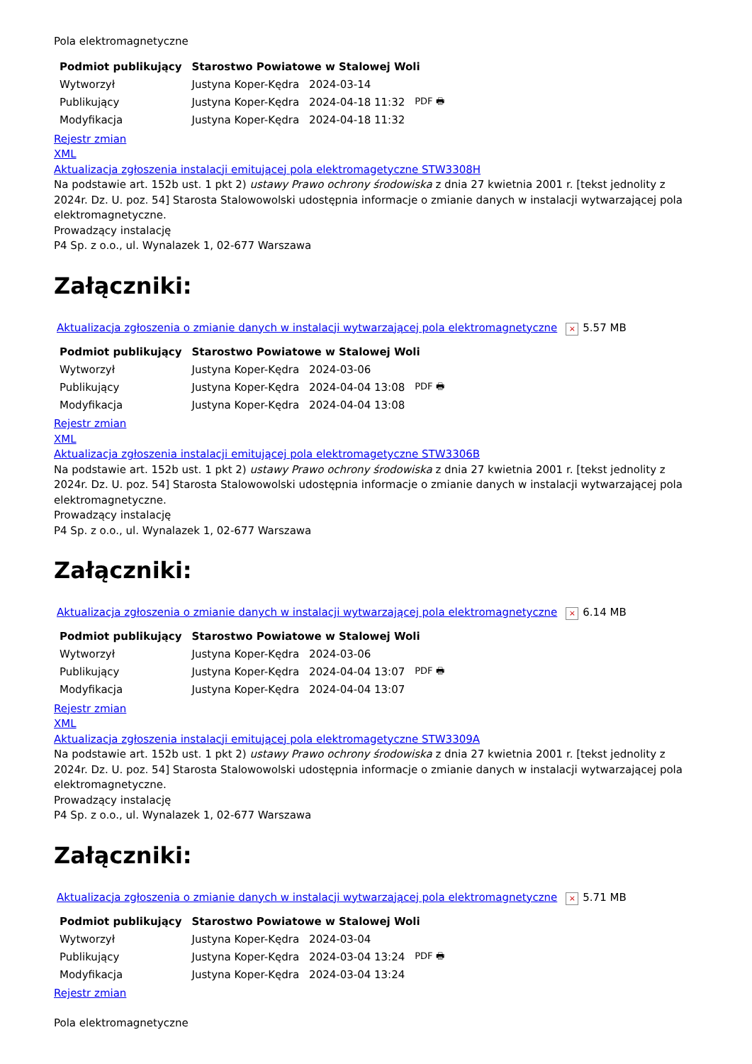Pola elektromagnetyczne
| Podmiot publikujący | Starostwo Powiatowe w Stalowej Woli | | |
| --- | --- | --- | --- |
| Wytworzył | Justyna Koper-Kędra | 2024-03-14 | PDF 🖶 |
| Publikujący | Justyna Koper-Kędra | 2024-04-18 11:32 | |
| Modyfikacja | Justyna Koper-Kędra | 2024-04-18 11:32 | |
Rejestr zmian
XML
Aktualizacja zgłoszenia instalacji emitującej pola elektromagetyczne STW3308H
Na podstawie art. 152b ust. 1 pkt 2) ustawy Prawo ochrony środowiska z dnia 27 kwietnia 2001 r. [tekst jednolity z 2024r. Dz. U. poz. 54] Starosta Stalowowolski udostępnia informacje o zmianie danych w instalacji wytwarzającej pola elektromagnetyczne.
Prowadzący instalację
P4 Sp. z o.o., ul. Wynalazek 1, 02-677 Warszawa
Załączniki:
Aktualizacja zgłoszenia o zmianie danych w instalacji wytwarzającej pola elektromagnetyczne × 5.57 MB
| Podmiot publikujący | Starostwo Powiatowe w Stalowej Woli | | |
| --- | --- | --- | --- |
| Wytworzył | Justyna Koper-Kędra | 2024-03-06 | PDF 🖶 |
| Publikujący | Justyna Koper-Kędra | 2024-04-04 13:08 | |
| Modyfikacja | Justyna Koper-Kędra | 2024-04-04 13:08 | |
Rejestr zmian
XML
Aktualizacja zgłoszenia instalacji emitującej pola elektromagetyczne STW3306B
Na podstawie art. 152b ust. 1 pkt 2) ustawy Prawo ochrony środowiska z dnia 27 kwietnia 2001 r. [tekst jednolity z 2024r. Dz. U. poz. 54] Starosta Stalowowolski udostępnia informacje o zmianie danych w instalacji wytwarzającej pola elektromagnetyczne.
Prowadzący instalację
P4 Sp. z o.o., ul. Wynalazek 1, 02-677 Warszawa
Załączniki:
Aktualizacja zgłoszenia o zmianie danych w instalacji wytwarzającej pola elektromagnetyczne × 6.14 MB
| Podmiot publikujący | Starostwo Powiatowe w Stalowej Woli | | |
| --- | --- | --- | --- |
| Wytworzył | Justyna Koper-Kędra | 2024-03-06 | PDF 🖶 |
| Publikujący | Justyna Koper-Kędra | 2024-04-04 13:07 | |
| Modyfikacja | Justyna Koper-Kędra | 2024-04-04 13:07 | |
Rejestr zmian
XML
Aktualizacja zgłoszenia instalacji emitującej pola elektromagetyczne STW3309A
Na podstawie art. 152b ust. 1 pkt 2) ustawy Prawo ochrony środowiska z dnia 27 kwietnia 2001 r. [tekst jednolity z 2024r. Dz. U. poz. 54] Starosta Stalowowolski udostępnia informacje o zmianie danych w instalacji wytwarzającej pola elektromagnetyczne.
Prowadzący instalację
P4 Sp. z o.o., ul. Wynalazek 1, 02-677 Warszawa
Załączniki:
Aktualizacja zgłoszenia o zmianie danych w instalacji wytwarzającej pola elektromagnetyczne × 5.71 MB
| Podmiot publikujący | Starostwo Powiatowe w Stalowej Woli | | |
| --- | --- | --- | --- |
| Wytworzył | Justyna Koper-Kędra | 2024-03-04 | PDF 🖶 |
| Publikujący | Justyna Koper-Kędra | 2024-03-04 13:24 | |
| Modyfikacja | Justyna Koper-Kędra | 2024-03-04 13:24 | |
Rejestr zmian
Pola elektromagnetyczne